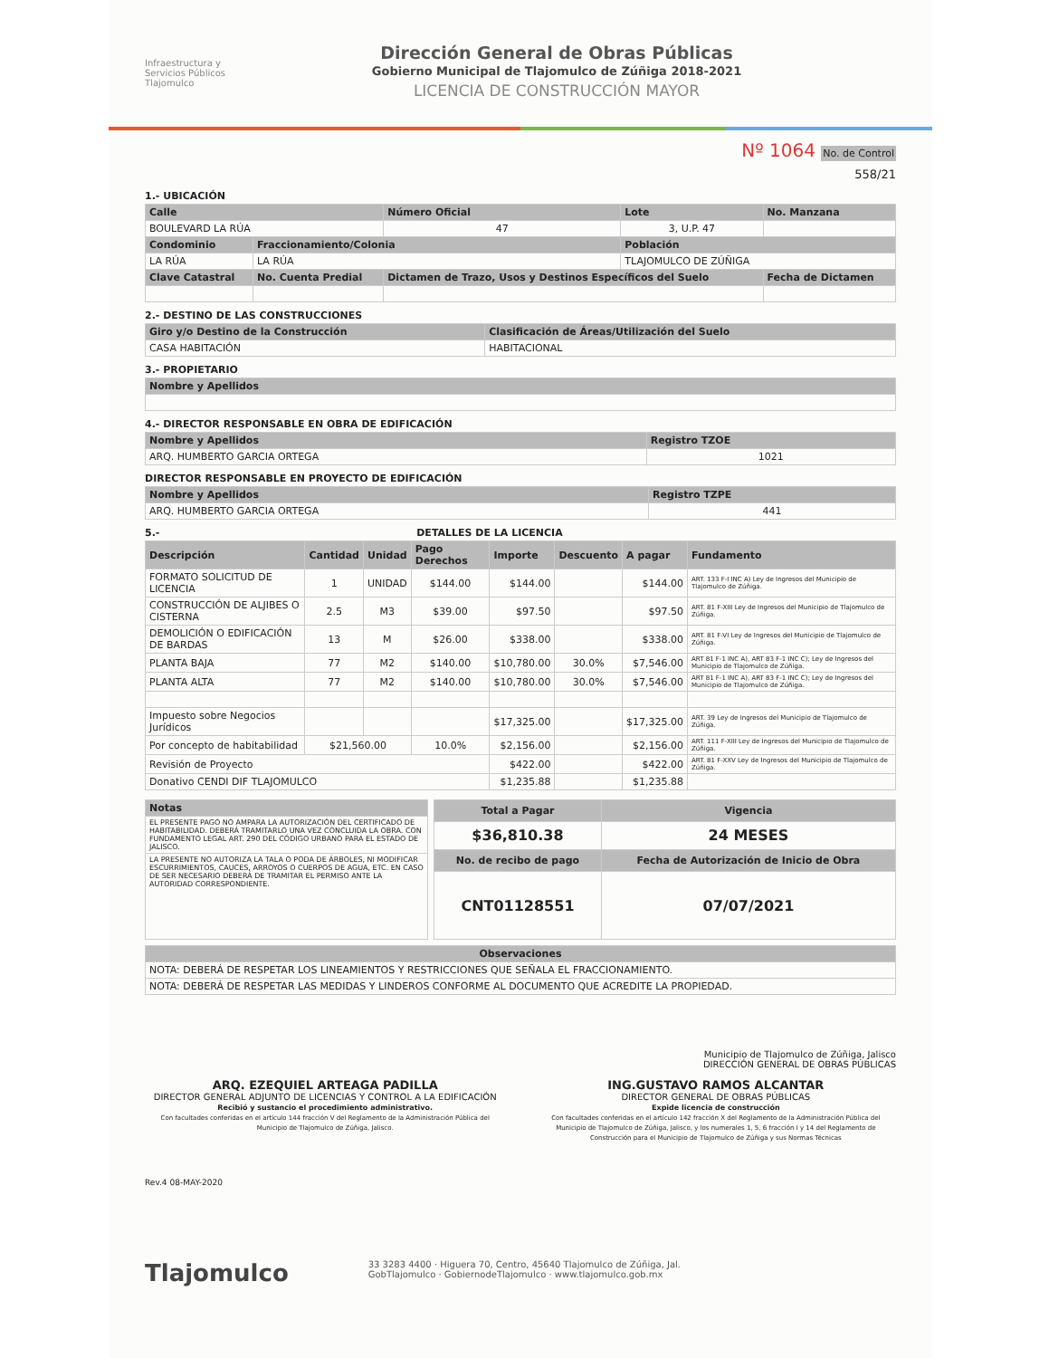Infraestructura y
Servicios Públicos
Tlajomulco
Dirección General de Obras Públicas
Gobierno Municipal de Tlajomulco de Zúñiga 2018-2021
LICENCIA DE CONSTRUCCIÓN MAYOR
Nº 1064 No. de Control
558/21
1.- UBICACIÓN
| Calle | | Número Oficial | Lote | No. Manzana |
| --- | --- | --- | --- | --- |
| BOULEVARD LA RÚA | | 47 | 3, U.P. 47 | |
| Condominio | Fraccionamiento/Colonia | | Población | |
| LA RÚA | LA RÚA | | TLAJOMULCO DE ZÚÑIGA | |
| Clave Catastral | No. Cuenta Predial | Dictamen de Trazo, Usos y Destinos Específicos del Suelo | | Fecha de Dictamen |
2.- DESTINO DE LAS CONSTRUCCIONES
| Giro y/o Destino de la Construcción | Clasificación de Áreas/Utilización del Suelo |
| --- | --- |
| CASA HABITACIÓN | HABITACIONAL |
3.- PROPIETARIO
| Nombre y Apellidos |
| --- |
4.- DIRECTOR RESPONSABLE EN OBRA DE EDIFICACIÓN
| Nombre y Apellidos | Registro TZOE |
| --- | --- |
| ARQ. HUMBERTO GARCIA ORTEGA | 1021 |
DIRECTOR RESPONSABLE EN PROYECTO DE EDIFICACIÓN
| Nombre y Apellidos | Registro TZPE |
| --- | --- |
| ARQ. HUMBERTO GARCIA ORTEGA | 441 |
5.- DETALLES DE LA LICENCIA
| Descripción | Cantidad | Unidad | Pago Derechos | Importe | Descuento | A pagar | Fundamento |
| --- | --- | --- | --- | --- | --- | --- | --- |
| FORMATO SOLICITUD DE LICENCIA | 1 | UNIDAD | $144.00 | $144.00 | | $144.00 | ART. 133 F-I INC A) Ley de Ingresos del Municipio de Tlajomulco de Zúñiga. |
| CONSTRUCCIÓN DE ALJIBES O CISTERNA | 2.5 | M3 | $39.00 | $97.50 | | $97.50 | ART. 81 F-XIII Ley de Ingresos del Municipio de Tlajomulco de Zúñiga. |
| DEMOLICIÓN O EDIFICACIÓN DE BARDAS | 13 | M | $26.00 | $338.00 | | $338.00 | ART. 81 F-VI Ley de Ingresos del Municipio de Tlajomulco de Zúñiga. |
| PLANTA BAJA | 77 | M2 | $140.00 | $10,780.00 | 30.0% | $7,546.00 | ART 81 F-1 INC A), ART 83 F-1 INC C); Ley de Ingresos del Municipio de Tlajomulco de Zúñiga. |
| PLANTA ALTA | 77 | M2 | $140.00 | $10,780.00 | 30.0% | $7,546.00 | ART 81 F-1 INC A), ART 83 F-1 INC C); Ley de Ingresos del Municipio de Tlajomulco de Zúñiga. |
| Impuesto sobre Negocios Jurídicos | | | | $17,325.00 | | $17,325.00 | ART. 39 Ley de Ingresos del Municipio de Tlajomulco de Zúñiga. |
| Por concepto de habitabilidad | $21,560.00 | | 10.0% | $2,156.00 | | $2,156.00 | ART. 111 F-XIII Ley de Ingresos del Municipio de Tlajomulco de Zúñiga. |
| Revisión de Proyecto | | | | $422.00 | | $422.00 | ART. 81 F-XXV Ley de Ingresos del Municipio de Tlajomulco de Zúñiga. |
| Donativo CENDI DIF TLAJOMULCO | | | | $1,235.88 | | $1,235.88 | |
| Notas |
| --- |
| EL PRESENTE PAGO NO AMPARA LA AUTORIZACIÓN DEL CERTIFICADO DE HABITABILIDAD. DEBERÁ TRAMITARLO UNA VEZ CONCLUIDA LA OBRA. CON FUNDAMENTO LEGAL ART. 290 DEL CÓDIGO URBANO PARA EL ESTADO DE JALISCO. |
| LA PRESENTE NO AUTORIZA LA TALA O PODA DE ÁRBOLES, NI MODIFICAR ESCURRIMIENTOS, CAUCES, ARROYOS O CUERPOS DE AGUA, ETC. EN CASO DE SER NECESARIO DEBERÁ DE TRAMITAR EL PERMISO ANTE LA AUTORIDAD CORRESPONDIENTE. |
| Total a Pagar | Vigencia |
| --- | --- |
| $36,810.38 | 24 MESES |
| No. de recibo de pago | Fecha de Autorización de Inicio de Obra |
| CNT01128551 | 07/07/2021 |
| Observaciones |
| --- |
| NOTA: DEBERÁ DE RESPETAR LOS LINEAMIENTOS Y RESTRICCIONES QUE SEÑALA EL FRACCIONAMIENTO. |
| NOTA: DEBERÁ DE RESPETAR LAS MEDIDAS Y LINDEROS CONFORME AL DOCUMENTO QUE ACREDITE LA PROPIEDAD. |
Municipio de Tlajomulco de Zúñiga, Jalisco
DIRECCIÓN GENERAL DE OBRAS PÚBLICAS
ARQ. EZEQUIEL ARTEAGA PADILLA
DIRECTOR GENERAL ADJUNTO DE LICENCIAS Y CONTROL A LA EDIFICACIÓN
Recibió y sustancio el procedimiento administrativo.
Con facultades conferidas en el artículo 144 fracción V del Reglamento de la Administración Pública del Municipio de Tlajomulco de Zúñiga, Jalisco.
ING.GUSTAVO RAMOS ALCANTAR
DIRECTOR GENERAL DE OBRAS PÚBLICAS
Expide licencia de construcción
Con facultades conferidas en el artículo 142 fracción X del Reglamento de la Administración Pública del Municipio de Tlajomulco de Zúñiga, Jalisco, y los numerales 1, 5, 6 fracción I y 14 del Reglamento de Construcción para el Municipio de Tlajomulco de Zúñiga y sus Normas Técnicas
Rev.4 08-MAY-2020
Tlajomulco
33 3283 4400 · Higuera 70, Centro, 45640 Tlajomulco de Zúñiga, Jal.
GobTlajomulco · GobiernodeTlajomulco · www.tlajomulco.gob.mx